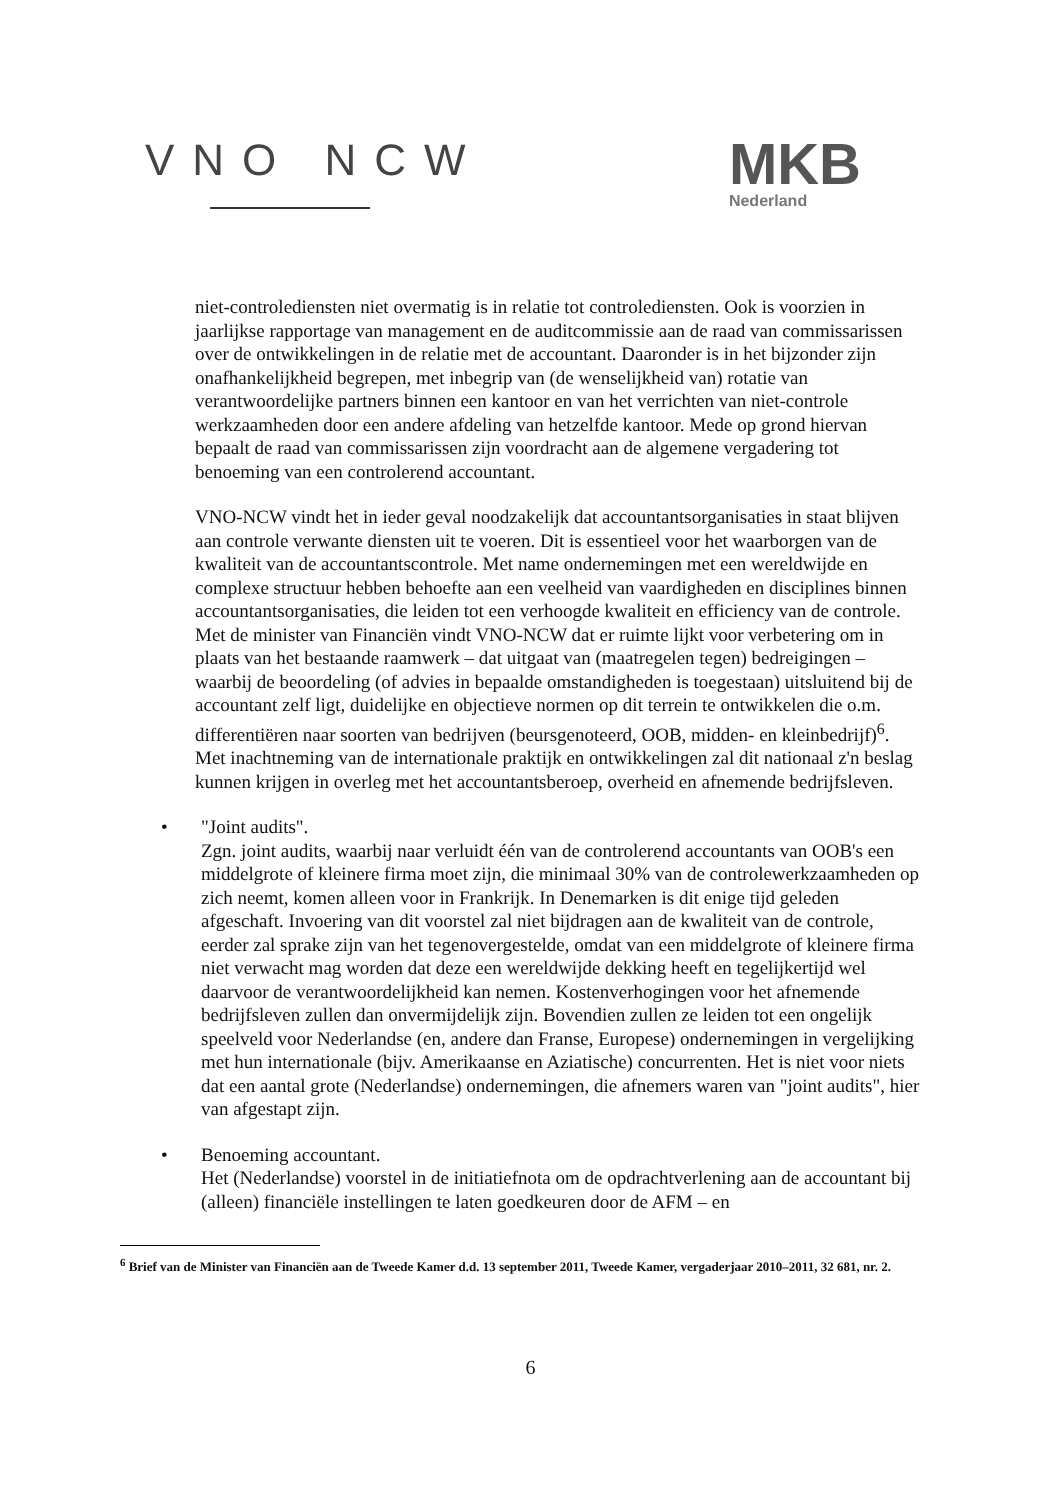VNO NCW
MKB
Nederland
niet-controlediensten niet overmatig is in relatie tot controlediensten. Ook is voorzien in jaarlijkse rapportage van management en de auditcommissie aan de raad van commissarissen over de ontwikkelingen in de relatie met de accountant. Daaronder is in het bijzonder zijn onafhankelijkheid begrepen, met inbegrip van (de wenselijkheid van) rotatie van verantwoordelijke partners binnen een kantoor en van het verrichten van niet-controle werkzaamheden door een andere afdeling van hetzelfde kantoor. Mede op grond hiervan bepaalt de raad van commissarissen zijn voordracht aan de algemene vergadering tot benoeming van een controlerend accountant.
VNO-NCW vindt het in ieder geval noodzakelijk dat accountantsorganisaties in staat blijven aan controle verwante diensten uit te voeren. Dit is essentieel voor het waarborgen van de kwaliteit van de accountantscontrole. Met name ondernemingen met een wereldwijde en complexe structuur hebben behoefte aan een veelheid van vaardigheden en disciplines binnen accountantsorganisaties, die leiden tot een verhoogde kwaliteit en efficiency van de controle.
Met de minister van Financiën vindt VNO-NCW dat er ruimte lijkt voor verbetering om in plaats van het bestaande raamwerk – dat uitgaat van (maatregelen tegen) bedreigingen – waarbij de beoordeling (of advies in bepaalde omstandigheden is toegestaan) uitsluitend bij de accountant zelf ligt, duidelijke en objectieve normen op dit terrein te ontwikkelen die o.m. differentiëren naar soorten van bedrijven (beursgenoteerd, OOB, midden- en kleinbedrijf)<sup>6</sup>. Met inachtneming van de internationale praktijk en ontwikkelingen zal dit nationaal z'n beslag kunnen krijgen in overleg met het accountantsberoep, overheid en afnemende bedrijfsleven.
• "Joint audits".
Zgn. joint audits, waarbij naar verluidt één van de controlerend accountants van OOB's een middelgrote of kleinere firma moet zijn, die minimaal 30% van de controlewerkzaamheden op zich neemt, komen alleen voor in Frankrijk. In Denemarken is dit enige tijd geleden afgeschaft. Invoering van dit voorstel zal niet bijdragen aan de kwaliteit van de controle, eerder zal sprake zijn van het tegenovergestelde, omdat van een middelgrote of kleinere firma niet verwacht mag worden dat deze een wereldwijde dekking heeft en tegelijkertijd wel daarvoor de verantwoordelijkheid kan nemen. Kostenverhogingen voor het afnemende bedrijfsleven zullen dan onvermijdelijk zijn. Bovendien zullen ze leiden tot een ongelijk speelveld voor Nederlandse (en, andere dan Franse, Europese) ondernemingen in vergelijking met hun internationale (bijv. Amerikaanse en Aziatische) concurrenten. Het is niet voor niets dat een aantal grote (Nederlandse) ondernemingen, die afnemers waren van "joint audits", hier van afgestapt zijn.
• Benoeming accountant.
Het (Nederlandse) voorstel in de initiatiefnota om de opdrachtverlening aan de accountant bij (alleen) financiële instellingen te laten goedkeuren door de AFM – en
<sup>6</sup> Brief van de Minister van Financiën aan de Tweede Kamer d.d. 13 september 2011, Tweede Kamer, vergaderjaar 2010–2011, 32 681, nr. 2.
6